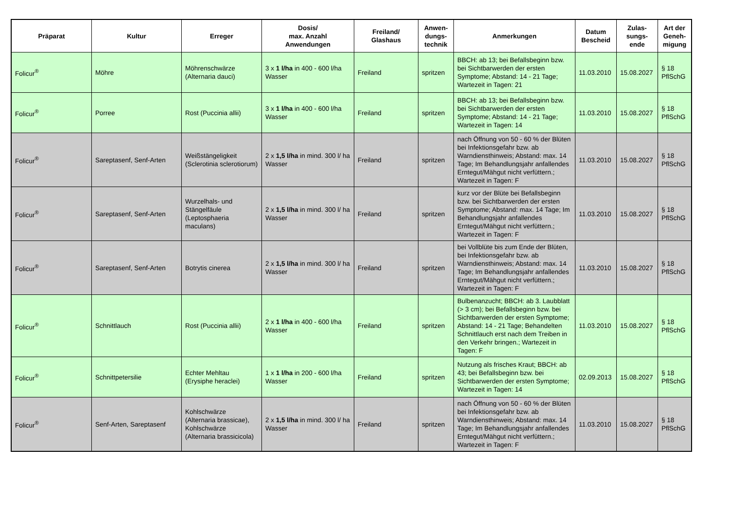| Präparat | Kultur | Erreger | Dosis/ max. Anzahl Anwendungen | Freiland/ Glashaus | Anwen- dungs- technik | Anmerkungen | Datum Bescheid | Zulas- sungs- ende | Art der Geneh- migung |
| --- | --- | --- | --- | --- | --- | --- | --- | --- | --- |
| Folicur<sup>®</sup> | Möhre | Möhrenschwärze (Alternaria dauci) | 3 x 1 l/ha in 400 - 600 l/ha Wasser | Freiland | spritzen | BBCH: ab 13; bei Befallsbeginn bzw. bei Sichtbarwerden der ersten Symptome; Abstand: 14 - 21 Tage; Wartezeit in Tagen: 21 | 11.03.2010 | 15.08.2027 | § 18 PflSchG |
| Folicur<sup>®</sup> | Porree | Rost (Puccinia allii) | 3 x 1 l/ha in 400 - 600 l/ha Wasser | Freiland | spritzen | BBCH: ab 13; bei Befallsbeginn bzw. bei Sichtbarwerden der ersten Symptome; Abstand: 14 - 21 Tage; Wartezeit in Tagen: 14 | 11.03.2010 | 15.08.2027 | § 18 PflSchG |
| Folicur<sup>®</sup> | Sareptasenf, Senf-Arten | Weißstängeligkeit (Sclerotinia sclerotiorum) | 2 x 1,5 l/ha in mind. 300 l/ ha Wasser | Freiland | spritzen | nach Öffnung von 50 - 60 % der Blüten bei Infektionsgefahr bzw. ab Warndiensthinweis; Abstand: max. 14 Tage; Im Behandlungsjahr anfallendes Erntegut/Mähgut nicht verfüttern.; Wartezeit in Tagen: F | 11.03.2010 | 15.08.2027 | § 18 PflSchG |
| Folicur<sup>®</sup> | Sareptasenf, Senf-Arten | Wurzelhals- und Stängelfäule (Leptosphaeria maculans) | 2 x 1,5 l/ha in mind. 300 l/ ha Wasser | Freiland | spritzen | kurz vor der Blüte bei Befallsbeginn bzw. bei Sichtbarwerden der ersten Symptome; Abstand: max. 14 Tage; Im Behandlungsjahr anfallendes Erntegut/Mähgut nicht verfüttern.; Wartezeit in Tagen: F | 11.03.2010 | 15.08.2027 | § 18 PflSchG |
| Folicur<sup>®</sup> | Sareptasenf, Senf-Arten | Botrytis cinerea | 2 x 1,5 l/ha in mind. 300 l/ ha Wasser | Freiland | spritzen | bei Vollblüte bis zum Ende der Blüten, bei Infektionsgefahr bzw. ab Warndiensthinweis; Abstand: max. 14 Tage; Im Behandlungsjahr anfallendes Erntegut/Mähgut nicht verfüttern.; Wartezeit in Tagen: F | 11.03.2010 | 15.08.2027 | § 18 PflSchG |
| Folicur<sup>®</sup> | Schnittlauch | Rost (Puccinia allii) | 2 x 1 l/ha in 400 - 600 l/ha Wasser | Freiland | spritzen | Bulbenanzucht; BBCH: ab 3. Laubblatt (> 3 cm); bei Befallsbeginn bzw. bei Sichtbarwerden der ersten Symptome; Abstand: 14 - 21 Tage; Behandelten Schnittlauch erst nach dem Treiben in den Verkehr bringen.; Wartezeit in Tagen: F | 11.03.2010 | 15.08.2027 | § 18 PflSchG |
| Folicur<sup>®</sup> | Schnittpetersilie | Echter Mehltau (Erysiphe heraclei) | 1 x 1 l/ha in 200 - 600 l/ha Wasser | Freiland | spritzen | Nutzung als frisches Kraut; BBCH: ab 43; bei Befallsbeginn bzw. bei Sichtbarwerden der ersten Symptome; Wartezeit in Tagen: 14 | 02.09.2013 | 15.08.2027 | § 18 PflSchG |
| Folicur<sup>®</sup> | Senf-Arten, Sareptasenf | Kohlschwärze (Alternaria brassicae), Kohlschwärze (Alternaria brassicicola) | 2 x 1,5 l/ha in mind. 300 l/ ha Wasser | Freiland | spritzen | nach Öffnung von 50 - 60 % der Blüten bei Infektionsgefahr bzw. ab Warndiensthinweis; Abstand: max. 14 Tage; Im Behandlungsjahr anfallendes Erntegut/Mähgut nicht verfüttern.; Wartezeit in Tagen: F | 11.03.2010 | 15.08.2027 | § 18 PflSchG |